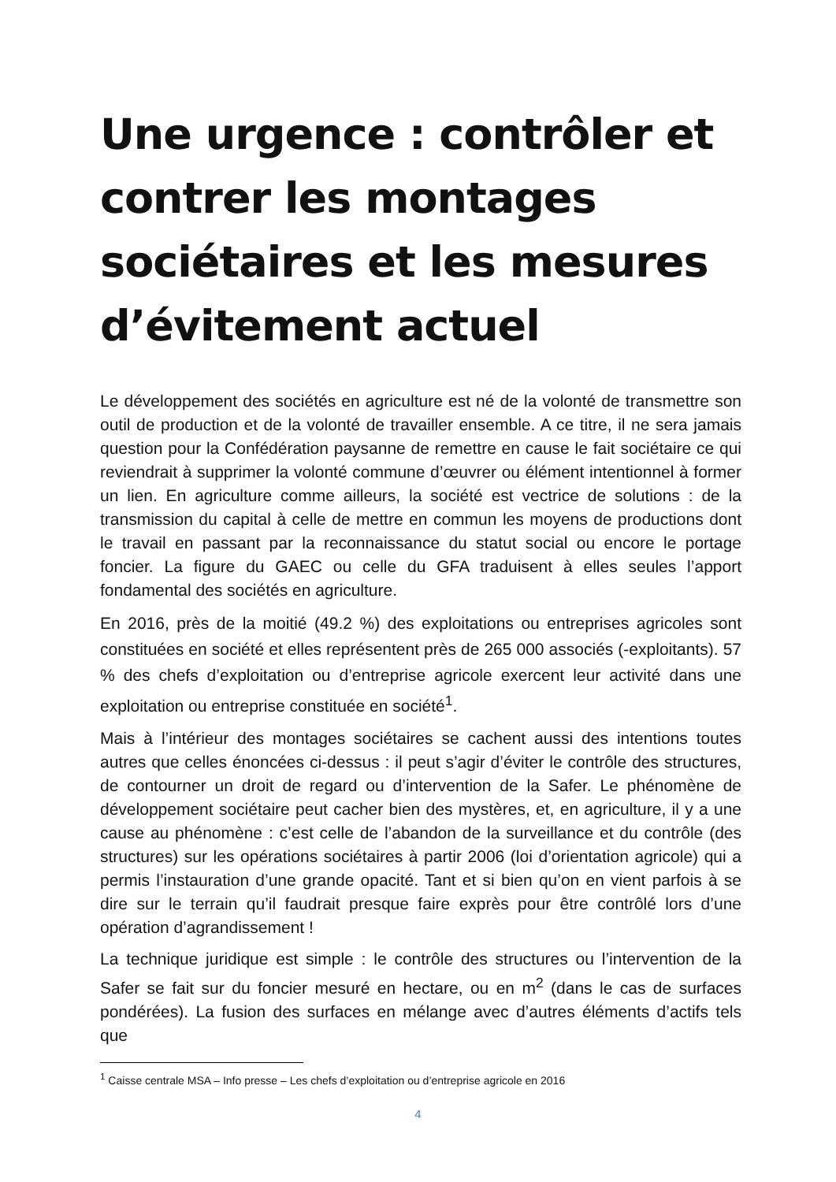Une urgence : contrôler et contrer les montages sociétaires et les mesures d’évitement actuel
Le développement des sociétés en agriculture est né de la volonté de transmettre son outil de production et de la volonté de travailler ensemble. A ce titre, il ne sera jamais question pour la Confédération paysanne de remettre en cause le fait sociétaire ce qui reviendrait à supprimer la volonté commune d’œuvrer ou élément intentionnel à former un lien. En agriculture comme ailleurs, la société est vectrice de solutions : de la transmission du capital à celle de mettre en commun les moyens de productions dont le travail en passant par la reconnaissance du statut social ou encore le portage foncier. La figure du GAEC ou celle du GFA traduisent à elles seules l’apport fondamental des sociétés en agriculture.
En 2016, près de la moitié (49.2 %) des exploitations ou entreprises agricoles sont constituées en société et elles représentent près de 265 000 associés (-exploitants). 57 % des chefs d’exploitation ou d’entreprise agricole exercent leur activité dans une exploitation ou entreprise constituée en société<sup>1</sup>.
Mais à l’intérieur des montages sociétaires se cachent aussi des intentions toutes autres que celles énoncées ci-dessus : il peut s’agir d’éviter le contrôle des structures, de contourner un droit de regard ou d’intervention de la Safer. Le phénomène de développement sociétaire peut cacher bien des mystères, et, en agriculture, il y a une cause au phénomène : c’est celle de l’abandon de la surveillance et du contrôle (des structures) sur les opérations sociétaires à partir 2006 (loi d’orientation agricole) qui a permis l’instauration d’une grande opacité. Tant et si bien qu’on en vient parfois à se dire sur le terrain qu’il faudrait presque faire exprès pour être contrôlé lors d’une opération d’agrandissement !
La technique juridique est simple : le contrôle des structures ou l’intervention de la Safer se fait sur du foncier mesuré en hectare, ou en m<sup>2</sup> (dans le cas de surfaces pondérées). La fusion des surfaces en mélange avec d’autres éléments d’actifs tels que
<sup>1</sup> Caisse centrale MSA – Info presse – Les chefs d’exploitation ou d’entreprise agricole en 2016
4